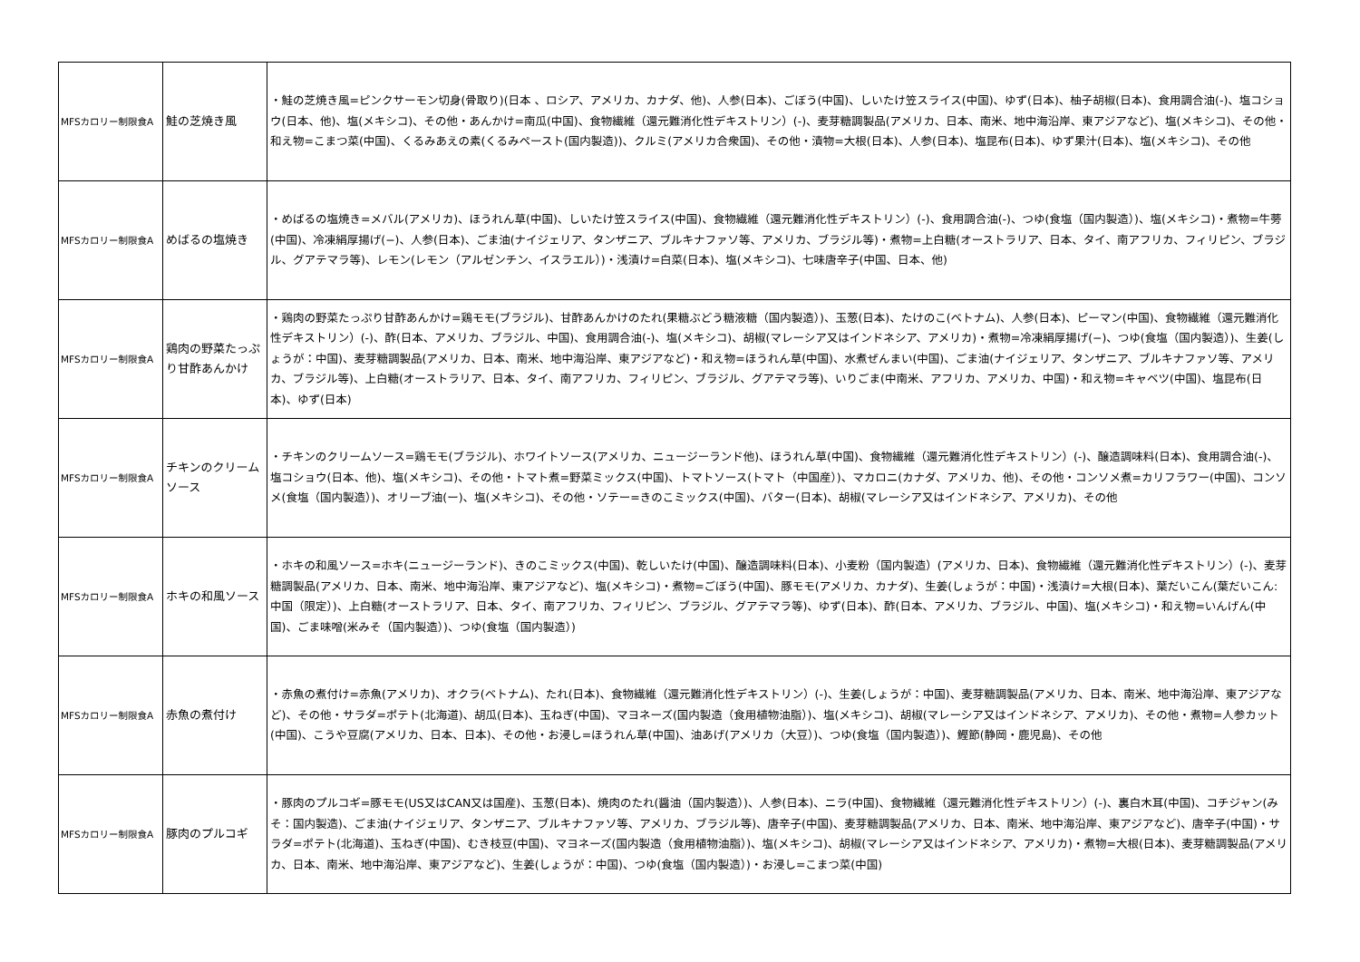| MFSカロリー制限食A | 鮭の芝焼き風 | ・鮭の芝焼き風=ピンクサーモン切身(骨取り)(日本 、ロシア、アメリカ、カナダ、他)、人参(日本)、ごぼう(中国)、しいたけ笠スライス(中国)、ゆず(日本)、柚子胡椒(日本)、食用調合油(-)、塩コショウ(日本、他)、塩(メキシコ)、その他・あんかけ=南瓜(中国)、食物繊維（還元難消化性デキストリン）(-)、麦芽糖調製品(アメリカ、日本、南米、地中海沿岸、東アジアなど)、塩(メキシコ)、その他・和え物=こまつ菜(中国)、くるみあえの素(くるみペースト(国内製造))、クルミ(アメリカ合衆国)、その他・漬物=大根(日本)、人参(日本)、塩昆布(日本)、ゆず果汁(日本)、塩(メキシコ)、その他 |
| MFSカロリー制限食A | めばるの塩焼き | ・めばるの塩焼き=メバル(アメリカ)、ほうれん草(中国)、しいたけ笠スライス(中国)、食物繊維（還元難消化性デキストリン）(-)、食用調合油(-)、つゆ(食塩（国内製造）)、塩(メキシコ)・煮物=牛蒡(中国)、冷凍絹厚揚げ(−)、人参(日本)、ごま油(ナイジェリア、タンザニア、ブルキナファソ等、アメリカ、ブラジル等)・煮物=上白糖(オーストラリア、日本、タイ、南アフリカ、フィリピン、ブラジル、グアテマラ等)、レモン(レモン（アルゼンチン、イスラエル）)・浅漬け=白菜(日本)、塩(メキシコ)、七味唐辛子(中国、日本、他) |
| MFSカロリー制限食A | 鶏肉の野菜たっぷり甘酢あんかけ | ・鶏肉の野菜たっぷり甘酢あんかけ=鶏モモ(ブラジル)、甘酢あんかけのたれ(果糖ぶどう糖液糖（国内製造）)、玉葱(日本)、たけのこ(ベトナム)、人参(日本)、ピーマン(中国)、食物繊維（還元難消化性デキストリン）(-)、酢(日本、アメリカ、ブラジル、中国)、食用調合油(-)、塩(メキシコ)、胡椒(マレーシア又はインドネシア、アメリカ)・煮物=冷凍絹厚揚げ(−)、つゆ(食塩（国内製造）)、生姜(しょうが：中国)、麦芽糖調製品(アメリカ、日本、南米、地中海沿岸、東アジアなど)・和え物=ほうれん草(中国)、水煮ぜんまい(中国)、ごま油(ナイジェリア、タンザニア、ブルキナファソ等、アメリカ、ブラジル等)、上白糖(オーストラリア、日本、タイ、南アフリカ、フィリピン、ブラジル、グアテマラ等)、いりごま(中南米、アフリカ、アメリカ、中国)・和え物=キャベツ(中国)、塩昆布(日本)、ゆず(日本) |
| MFSカロリー制限食A | チキンのクリームソース | ・チキンのクリームソース=鶏モモ(ブラジル)、ホワイトソース(アメリカ、ニュージーランド他)、ほうれん草(中国)、食物繊維（還元難消化性デキストリン）(-)、醸造調味料(日本)、食用調合油(-)、塩コショウ(日本、他)、塩(メキシコ)、その他・トマト煮=野菜ミックス(中国)、トマトソース(トマト（中国産）)、マカロニ(カナダ、アメリカ、他)、その他・コンソメ煮=カリフラワー(中国)、コンソメ(食塩（国内製造）)、オリーブ油(ー)、塩(メキシコ)、その他・ソテー=きのこミックス(中国)、バター(日本)、胡椒(マレーシア又はインドネシア、アメリカ)、その他 |
| MFSカロリー制限食A | ホキの和風ソース | ・ホキの和風ソース=ホキ(ニュージーランド)、きのこミックス(中国)、乾しいたけ(中国)、醸造調味料(日本)、小麦粉（国内製造）(アメリカ、日本)、食物繊維（還元難消化性デキストリン）(-)、麦芽糖調製品(アメリカ、日本、南米、地中海沿岸、東アジアなど)、塩(メキシコ)・煮物=ごぼう(中国)、豚モモ(アメリカ、カナダ)、生姜(しょうが：中国)・浅漬け=大根(日本)、葉だいこん(葉だいこん:中国（限定）)、上白糖(オーストラリア、日本、タイ、南アフリカ、フィリピン、ブラジル、グアテマラ等)、ゆず(日本)、酢(日本、アメリカ、ブラジル、中国)、塩(メキシコ)・和え物=いんげん(中国)、ごま味噌(米みそ（国内製造）)、つゆ(食塩（国内製造）) |
| MFSカロリー制限食A | 赤魚の煮付け | ・赤魚の煮付け=赤魚(アメリカ)、オクラ(ベトナム)、たれ(日本)、食物繊維（還元難消化性デキストリン）(-)、生姜(しょうが：中国)、麦芽糖調製品(アメリカ、日本、南米、地中海沿岸、東アジアなど)、その他・サラダ=ポテト(北海道)、胡瓜(日本)、玉ねぎ(中国)、マヨネーズ(国内製造（食用植物油脂）)、塩(メキシコ)、胡椒(マレーシア又はインドネシア、アメリカ)、その他・煮物=人参カット(中国)、こうや豆腐(アメリカ、日本、日本)、その他・お浸し=ほうれん草(中国)、油あげ(アメリカ（大豆）)、つゆ(食塩（国内製造）)、鰹節(静岡・鹿児島)、その他 |
| MFSカロリー制限食A | 豚肉のプルコギ | ・豚肉のプルコギ=豚モモ(US又はCAN又は国産)、玉葱(日本)、焼肉のたれ(醤油（国内製造）)、人参(日本)、ニラ(中国)、食物繊維（還元難消化性デキストリン）(-)、裏白木耳(中国)、コチジャン(みそ：国内製造)、ごま油(ナイジェリア、タンザニア、ブルキナファソ等、アメリカ、ブラジル等)、唐辛子(中国)、麦芽糖調製品(アメリカ、日本、南米、地中海沿岸、東アジアなど)、唐辛子(中国)・サラダ=ポテト(北海道)、玉ねぎ(中国)、むき枝豆(中国)、マヨネーズ(国内製造（食用植物油脂）)、塩(メキシコ)、胡椒(マレーシア又はインドネシア、アメリカ)・煮物=大根(日本)、麦芽糖調製品(アメリカ、日本、南米、地中海沿岸、東アジアなど)、生姜(しょうが：中国)、つゆ(食塩（国内製造）)・お浸し=こまつ菜(中国) |